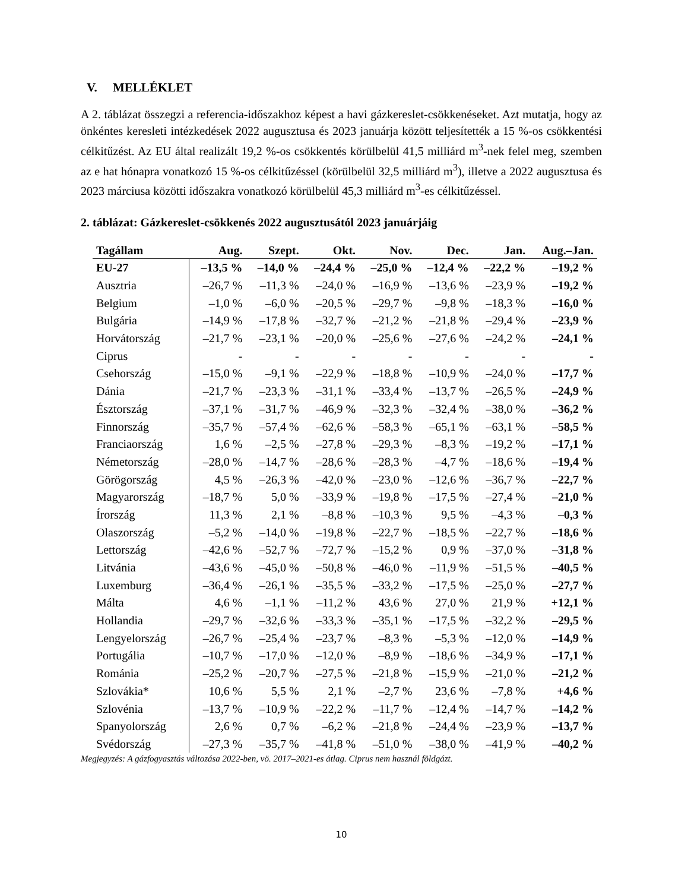V. MELLÉKLET
A 2. táblázat összegzi a referencia-időszakhoz képest a havi gázkereslet-csökkenéseket. Azt mutatja, hogy az önkéntes keresleti intézkedések 2022 augusztusa és 2023 januárja között teljesítették a 15 %-os csökkentési célkitűzést. Az EU által realizált 19,2 %-os csökkentés körülbelül 41,5 milliárd m<sup>3</sup>-nek felel meg, szemben az e hat hónapra vonatkozó 15 %-os célkitűzéssel (körülbelül 32,5 milliárd m<sup>3</sup>), illetve a 2022 augusztusa és 2023 márciusa közötti időszakra vonatkozó körülbelül 45,3 milliárd m<sup>3</sup>-es célkitűzéssel.
2. táblázat: Gázkereslet-csökkenés 2022 augusztusától 2023 januárjáig
| Tagállam | Aug. | Szept. | Okt. | Nov. | Dec. | Jan. | Aug.–Jan. |
| --- | --- | --- | --- | --- | --- | --- | --- |
| EU-27 | –13,5 % | –14,0 % | –24,4 % | –25,0 % | –12,4 % | –22,2 % | –19,2 % |
| Ausztria | –26,7 % | –11,3 % | –24,0 % | –16,9 % | –13,6 % | –23,9 % | –19,2 % |
| Belgium | –1,0 % | –6,0 % | –20,5 % | –29,7 % | –9,8 % | –18,3 % | –16,0 % |
| Bulgária | –14,9 % | –17,8 % | –32,7 % | –21,2 % | –21,8 % | –29,4 % | –23,9 % |
| Horvátország | –21,7 % | –23,1 % | –20,0 % | –25,6 % | –27,6 % | –24,2 % | –24,1 % |
| Ciprus | - | - | - | - | - | - | - |
| Csehország | –15,0 % | –9,1 % | –22,9 % | –18,8 % | –10,9 % | –24,0 % | –17,7 % |
| Dánia | –21,7 % | –23,3 % | –31,1 % | –33,4 % | –13,7 % | –26,5 % | –24,9 % |
| Észtország | –37,1 % | –31,7 % | –46,9 % | –32,3 % | –32,4 % | –38,0 % | –36,2 % |
| Finnország | –35,7 % | –57,4 % | –62,6 % | –58,3 % | –65,1 % | –63,1 % | –58,5 % |
| Franciaország | 1,6 % | –2,5 % | –27,8 % | –29,3 % | –8,3 % | –19,2 % | –17,1 % |
| Németország | –28,0 % | –14,7 % | –28,6 % | –28,3 % | –4,7 % | –18,6 % | –19,4 % |
| Görögország | 4,5 % | –26,3 % | –42,0 % | –23,0 % | –12,6 % | –36,7 % | –22,7 % |
| Magyarország | –18,7 % | 5,0 % | –33,9 % | –19,8 % | –17,5 % | –27,4 % | –21,0 % |
| Írország | 11,3 % | 2,1 % | –8,8 % | –10,3 % | 9,5 % | –4,3 % | –0,3 % |
| Olaszország | –5,2 % | –14,0 % | –19,8 % | –22,7 % | –18,5 % | –22,7 % | –18,6 % |
| Lettország | –42,6 % | –52,7 % | –72,7 % | –15,2 % | 0,9 % | –37,0 % | –31,8 % |
| Litvánia | –43,6 % | –45,0 % | –50,8 % | –46,0 % | –11,9 % | –51,5 % | –40,5 % |
| Luxemburg | –36,4 % | –26,1 % | –35,5 % | –33,2 % | –17,5 % | –25,0 % | –27,7 % |
| Málta | 4,6 % | –1,1 % | –11,2 % | 43,6 % | 27,0 % | 21,9 % | +12,1 % |
| Hollandia | –29,7 % | –32,6 % | –33,3 % | –35,1 % | –17,5 % | –32,2 % | –29,5 % |
| Lengyelország | –26,7 % | –25,4 % | –23,7 % | –8,3 % | –5,3 % | –12,0 % | –14,9 % |
| Portugália | –10,7 % | –17,0 % | –12,0 % | –8,9 % | –18,6 % | –34,9 % | –17,1 % |
| Románia | –25,2 % | –20,7 % | –27,5 % | –21,8 % | –15,9 % | –21,0 % | –21,2 % |
| Szlovákia* | 10,6 % | 5,5 % | 2,1 % | –2,7 % | 23,6 % | –7,8 % | +4,6 % |
| Szlovénia | –13,7 % | –10,9 % | –22,2 % | –11,7 % | –12,4 % | –14,7 % | –14,2 % |
| Spanyolország | 2,6 % | 0,7 % | –6,2 % | –21,8 % | –24,4 % | –23,9 % | –13,7 % |
| Svédország | –27,3 % | –35,7 % | –41,8 % | –51,0 % | –38,0 % | –41,9 % | –40,2 % |
Megjegyzés: A gázfogyasztás változása 2022-ben, vö. 2017–2021-es átlag. Ciprus nem használ földgázt.
10